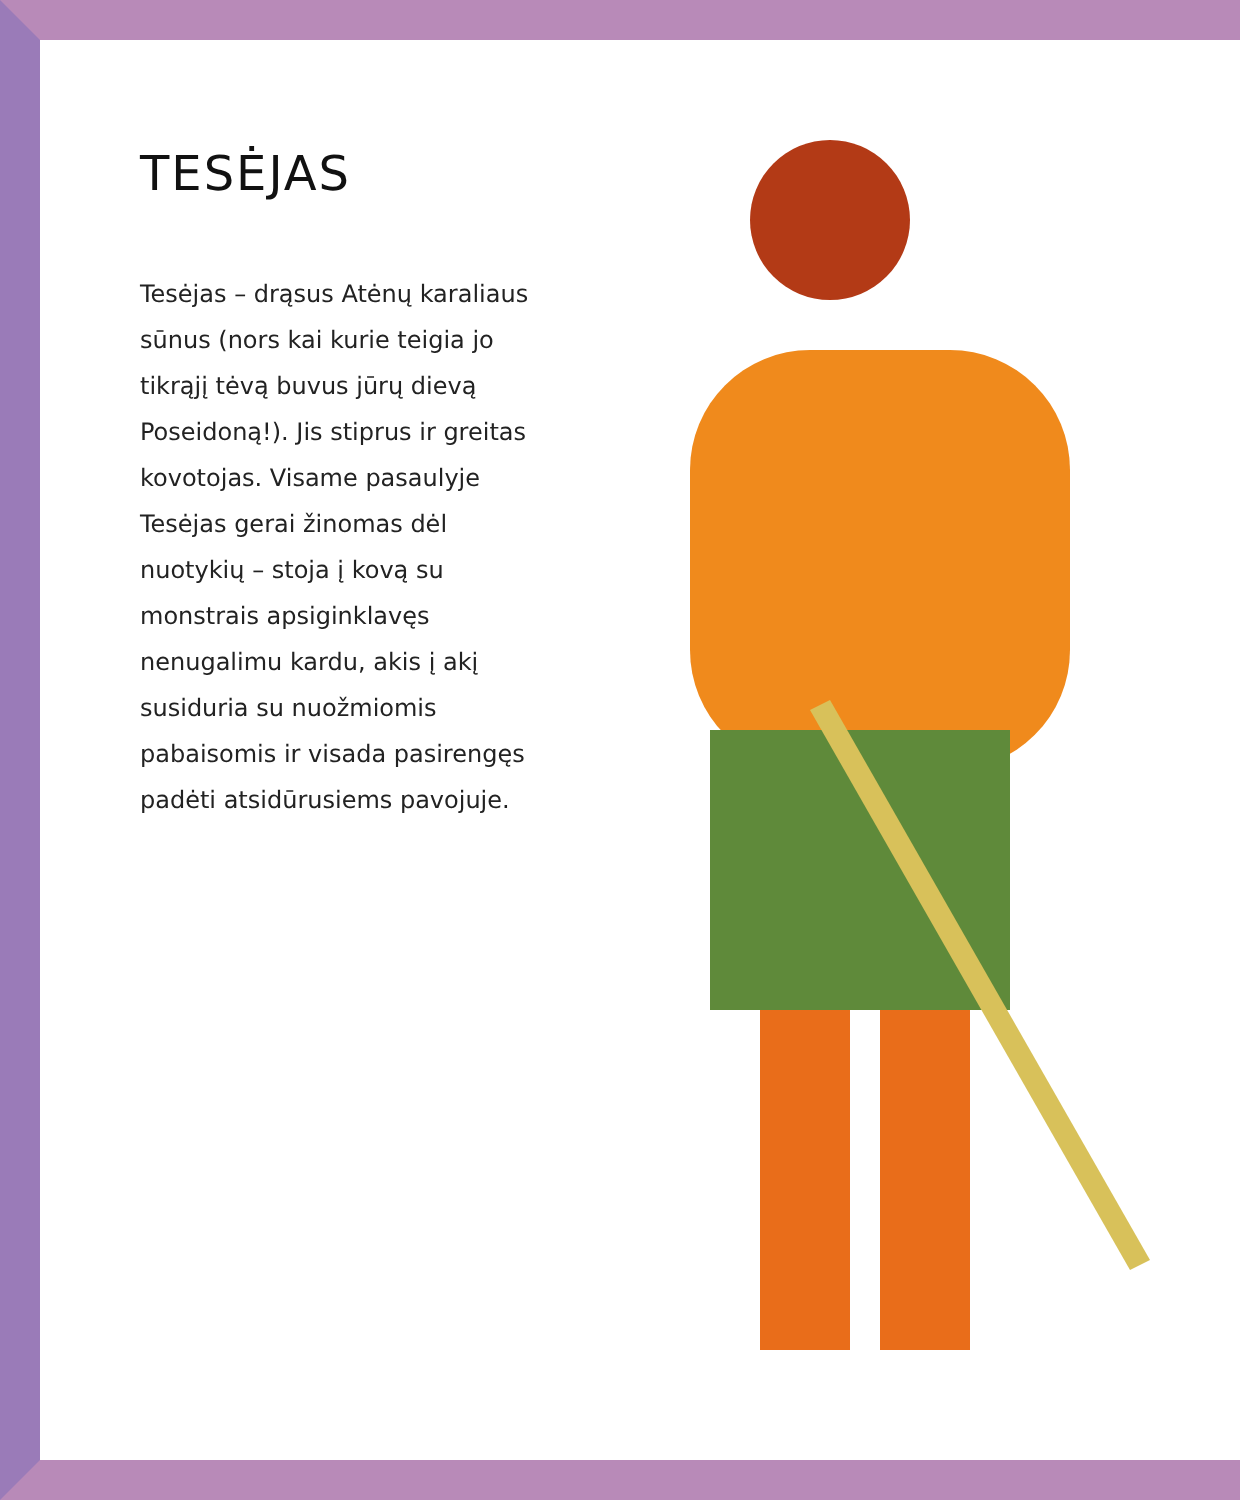TESĖJAS
Tesėjas – drąsus Atėnų karaliaus sūnus (nors kai kurie teigia jo tikrąjį tėvą buvus jūrų dievą Poseidoną!). Jis stiprus ir greitas kovotojas. Visame pasaulyje Tesėjas gerai žinomas dėl nuotykių – stoja į kovą su monstrais apsiginklavęs nenugalimu kardu, akis į akį susiduria su nuožmiomis pabaisomis ir visada pasirengęs padėti atsidūrusiems pavojuje.